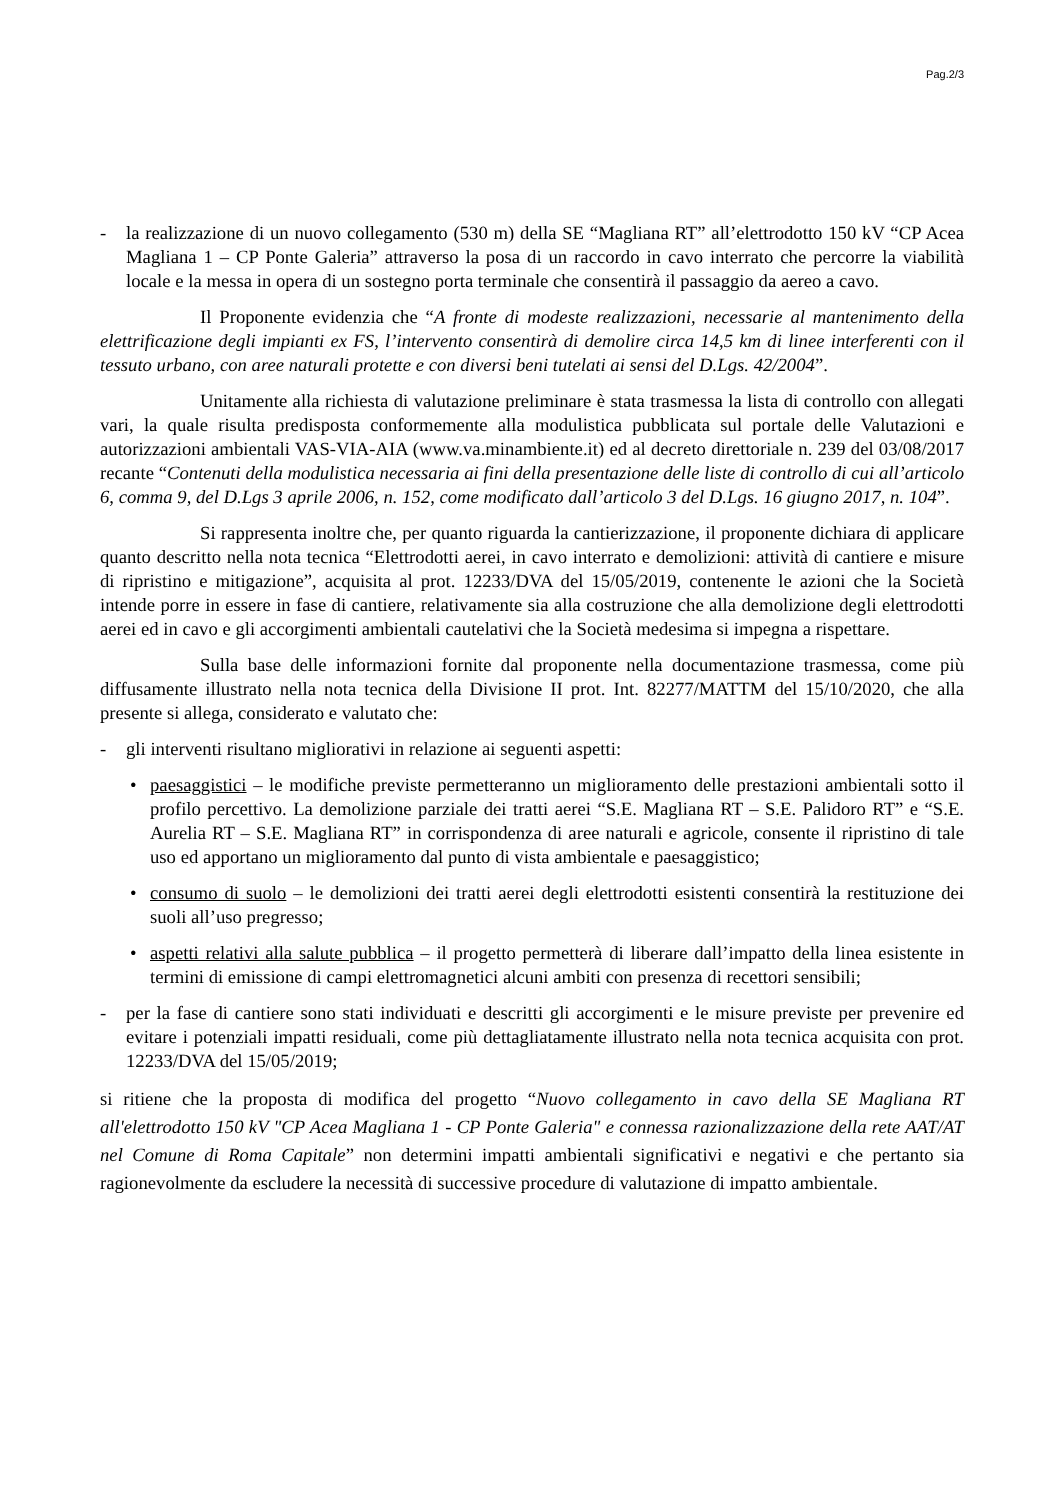Pag.2/3
- la realizzazione di un nuovo collegamento (530 m) della SE “Magliana RT” all’elettrodotto 150 kV “CP Acea Magliana 1 – CP Ponte Galeria” attraverso la posa di un raccordo in cavo interrato che percorre la viabilità locale e la messa in opera di un sostegno porta terminale che consentirà il passaggio da aereo a cavo.
Il Proponente evidenzia che “A fronte di modeste realizzazioni, necessarie al mantenimento della elettrificazione degli impianti ex FS, l’intervento consentirà di demolire circa 14,5 km di linee interferenti con il tessuto urbano, con aree naturali protette e con diversi beni tutelati ai sensi del D.Lgs. 42/2004”.
Unitamente alla richiesta di valutazione preliminare è stata trasmessa la lista di controllo con allegati vari, la quale risulta predisposta conformemente alla modulistica pubblicata sul portale delle Valutazioni e autorizzazioni ambientali VAS-VIA-AIA (www.va.minambiente.it) ed al decreto direttoriale n. 239 del 03/08/2017 recante “Contenuti della modulistica necessaria ai fini della presentazione delle liste di controllo di cui all’articolo 6, comma 9, del D.Lgs 3 aprile 2006, n. 152, come modificato dall’articolo 3 del D.Lgs. 16 giugno 2017, n. 104”.
Si rappresenta inoltre che, per quanto riguarda la cantierizzazione, il proponente dichiara di applicare quanto descritto nella nota tecnica “Elettrodotti aerei, in cavo interrato e demolizioni: attività di cantiere e misure di ripristino e mitigazione”, acquisita al prot. 12233/DVA del 15/05/2019, contenente le azioni che la Società intende porre in essere in fase di cantiere, relativamente sia alla costruzione che alla demolizione degli elettrodotti aerei ed in cavo e gli accorgimenti ambientali cautelativi che la Società medesima si impegna a rispettare.
Sulla base delle informazioni fornite dal proponente nella documentazione trasmessa, come più diffusamente illustrato nella nota tecnica della Divisione II prot. Int. 82277/MATTM del 15/10/2020, che alla presente si allega, considerato e valutato che:
- gli interventi risultano migliorativi in relazione ai seguenti aspetti:
• paesaggistici – le modifiche previste permetteranno un miglioramento delle prestazioni ambientali sotto il profilo percettivo. La demolizione parziale dei tratti aerei “S.E. Magliana RT – S.E. Palidoro RT” e “S.E. Aurelia RT – S.E. Magliana RT” in corrispondenza di aree naturali e agricole, consente il ripristino di tale uso ed apportano un miglioramento dal punto di vista ambientale e paesaggistico;
• consumo di suolo – le demolizioni dei tratti aerei degli elettrodotti esistenti consentirà la restituzione dei suoli all’uso pregresso;
• aspetti relativi alla salute pubblica – il progetto permetterà di liberare dall’impatto della linea esistente in termini di emissione di campi elettromagnetici alcuni ambiti con presenza di recettori sensibili;
- per la fase di cantiere sono stati individuati e descritti gli accorgimenti e le misure previste per prevenire ed evitare i potenziali impatti residuali, come più dettagliatamente illustrato nella nota tecnica acquisita con prot. 12233/DVA del 15/05/2019;
si ritiene che la proposta di modifica del progetto “Nuovo collegamento in cavo della SE Magliana RT all'elettrodotto 150 kV "CP Acea Magliana 1 - CP Ponte Galeria" e connessa razionalizzazione della rete AAT/AT nel Comune di Roma Capitale” non determini impatti ambientali significativi e negativi e che pertanto sia ragionevolmente da escludere la necessità di successive procedure di valutazione di impatto ambientale.